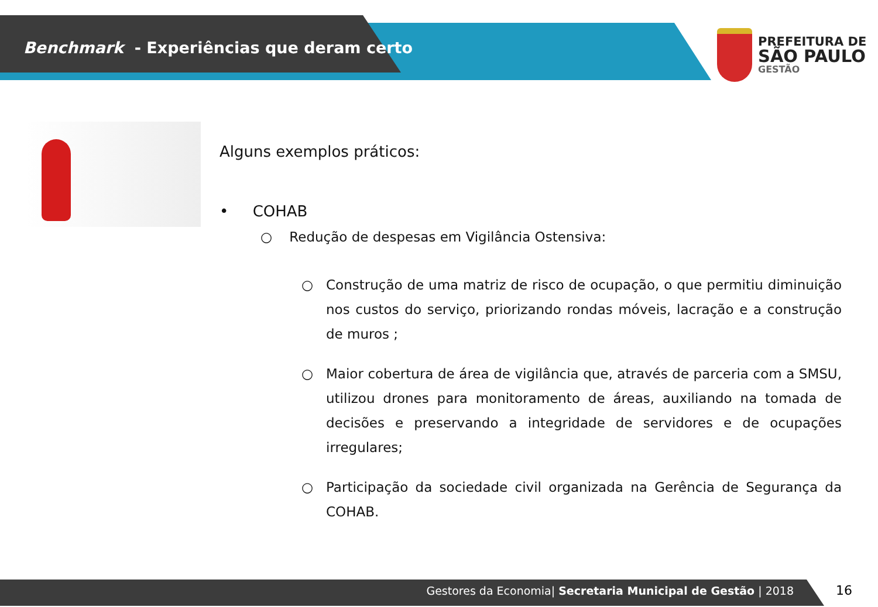Benchmark - Experiências que deram certo
PREFEITURA DE
SÃO PAULO
GESTÃO
Alguns exemplos práticos:
• COHAB
○ Redução de despesas em Vigilância Ostensiva:
○ Construção de uma matriz de risco de ocupação, o que permitiu diminuição nos custos do serviço, priorizando rondas móveis, lacração e a construção de muros ;
○ Maior cobertura de área de vigilância que, através de parceria com a SMSU, utilizou drones para monitoramento de áreas, auxiliando na tomada de decisões e preservando a integridade de servidores e de ocupações irregulares;
○ Participação da sociedade civil organizada na Gerência de Segurança da COHAB.
Gestores da Economia| Secretaria Municipal de Gestão | 2018 16